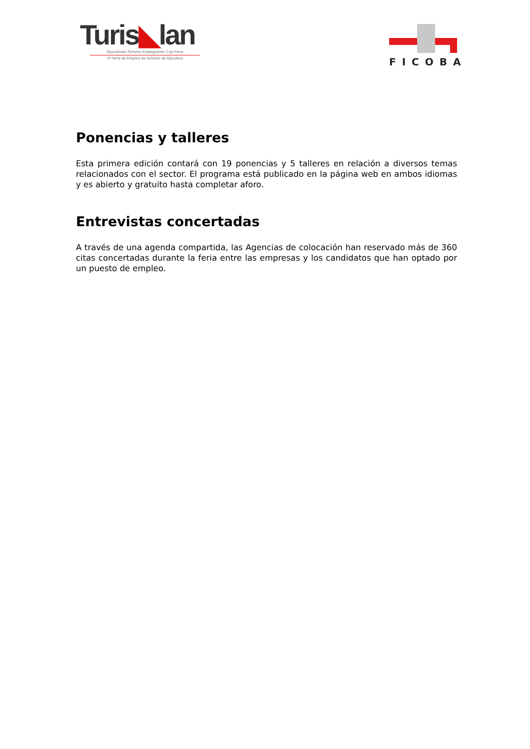Turis◣lan
Gipuzkoako Turismo Enpleguaren 1-go Feria
1ª Feria de Empleo de Turismo de Gipuzkoa
FICOBA
Ponencias y talleres
Esta primera edición contará con 19 ponencias y 5 talleres en relación a diversos temas relacionados con el sector. El programa está publicado en la página web en ambos idiomas y es abierto y gratuito hasta completar aforo.
Entrevistas concertadas
A través de una agenda compartida, las Agencias de colocación han reservado más de 360 citas concertadas durante la feria entre las empresas y los candidatos que han optado por un puesto de empleo.